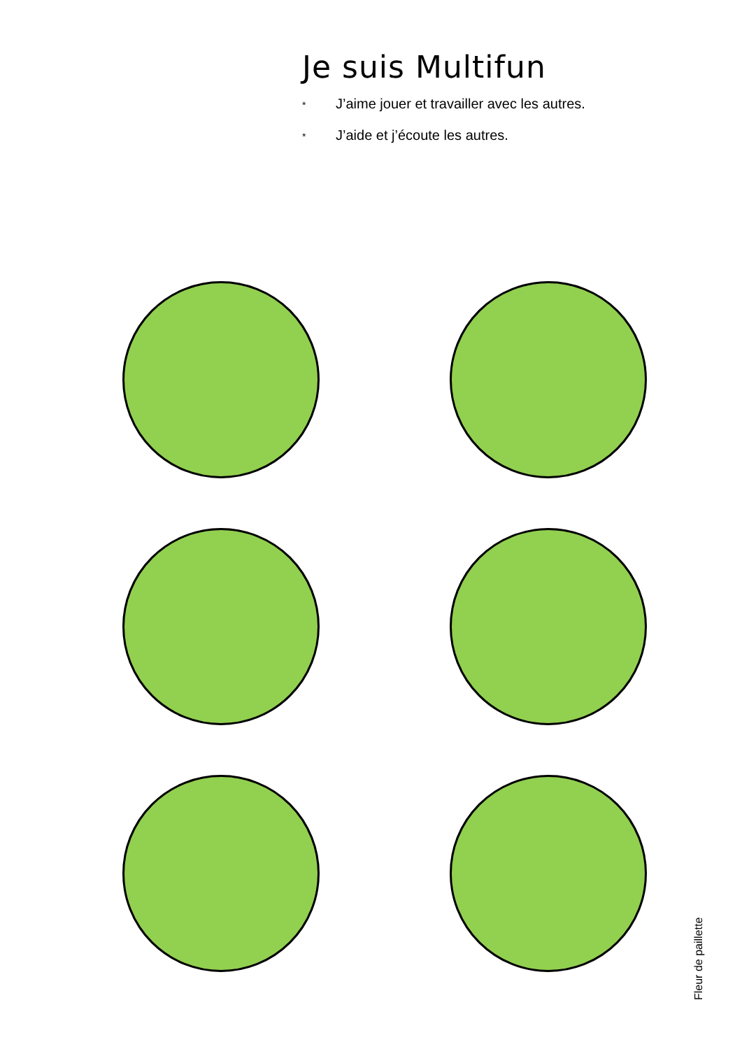Je suis Multifun
* J’aime jouer et travailler avec les autres.
* J’aide et j’écoute les autres.
Fleur de paillette